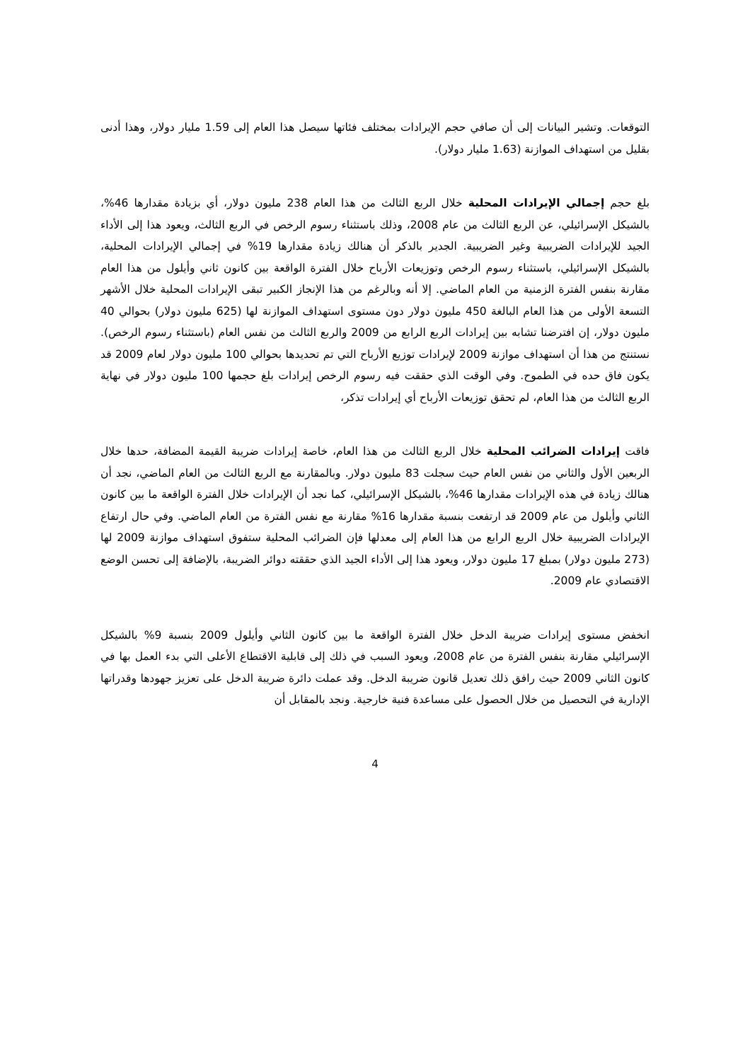التوقعات. وتشير البيانات إلى أن صافي حجم الإيرادات بمختلف فئاتها سيصل هذا العام إلى 1.59 مليار دولار، وهذا أدنى بقليل من استهداف الموازنة (1.63 مليار دولار).
بلغ حجم إجمالي الإيرادات المحلية خلال الربع الثالث من هذا العام 238 مليون دولار، أي بزيادة مقدارها 46%، بالشيكل الإسرائيلي، عن الربع الثالث من عام 2008، وذلك باستثناء رسوم الرخص في الربع الثالث، ويعود هذا إلى الأداء الجيد للإيرادات الضريبية وغير الضريبية. الجدير بالذكر أن هنالك زيادة مقدارها 19% في إجمالي الإيرادات المحلية، بالشيكل الإسرائيلي، باستثناء رسوم الرخص وتوزيعات الأرباح خلال الفترة الواقعة بين كانون ثاني وأيلول من هذا العام مقارنة بنفس الفترة الزمنية من العام الماضي. إلا أنه وبالرغم من هذا الإنجاز الكبير تبقى الإيرادات المحلية خلال الأشهر التسعة الأولى من هذا العام البالغة 450 مليون دولار دون مستوى استهداف الموازنة لها (625 مليون دولار) بحوالي 40 مليون دولار، إن افترضنا تشابه بين إيرادات الربع الرابع من 2009 والربع الثالث من نفس العام (باستثناء رسوم الرخص). نستنتج من هذا أن استهداف موازنة 2009 لإيرادات توزيع الأرباح التي تم تحديدها بحوالي 100 مليون دولار لعام 2009 قد يكون فاق حده في الطموح. وفي الوقت الذي حققت فيه رسوم الرخص إيرادات بلغ حجمها 100 مليون دولار في نهاية الربع الثالث من هذا العام، لم تحقق توزيعات الأرباح أي إيرادات تذكر،
فاقت إيرادات الضرائب المحلية خلال الربع الثالث من هذا العام، خاصة إيرادات ضريبة القيمة المضافة، حدها خلال الربعين الأول والثاني من نفس العام حيث سجلت 83 مليون دولار. وبالمقارنة مع الربع الثالث من العام الماضي، نجد أن هنالك زيادة في هذه الإيرادات مقدارها 46%، بالشيكل الإسرائيلي، كما نجد أن الإيرادات خلال الفترة الواقعة ما بين كانون الثاني وأيلول من عام 2009 قد ارتفعت بنسبة مقدارها 16% مقارنة مع نفس الفترة من العام الماضي. وفي حال ارتفاع الإيرادات الضريبية خلال الربع الرابع من هذا العام إلى معدلها فإن الضرائب المحلية ستفوق استهداف موازنة 2009 لها (273 مليون دولار) بمبلغ 17 مليون دولار، ويعود هذا إلى الأداء الجيد الذي حققته دوائر الضريبة، بالإضافة إلى تحسن الوضع الاقتصادي عام 2009.
انخفض مستوى إيرادات ضريبة الدخل خلال الفترة الواقعة ما بين كانون الثاني وأيلول 2009 بنسبة 9% بالشيكل الإسرائيلي مقارنة بنفس الفترة من عام 2008، ويعود السبب في ذلك إلى قابلية الاقتطاع الأعلى التي بدء العمل بها في كانون الثاني 2009 حيث رافق ذلك تعديل قانون ضريبة الدخل. وقد عملت دائرة ضريبة الدخل على تعزيز جهودها وقدراتها الإدارية في التحصيل من خلال الحصول على مساعدة فنية خارجية. ونجد بالمقابل أن
4